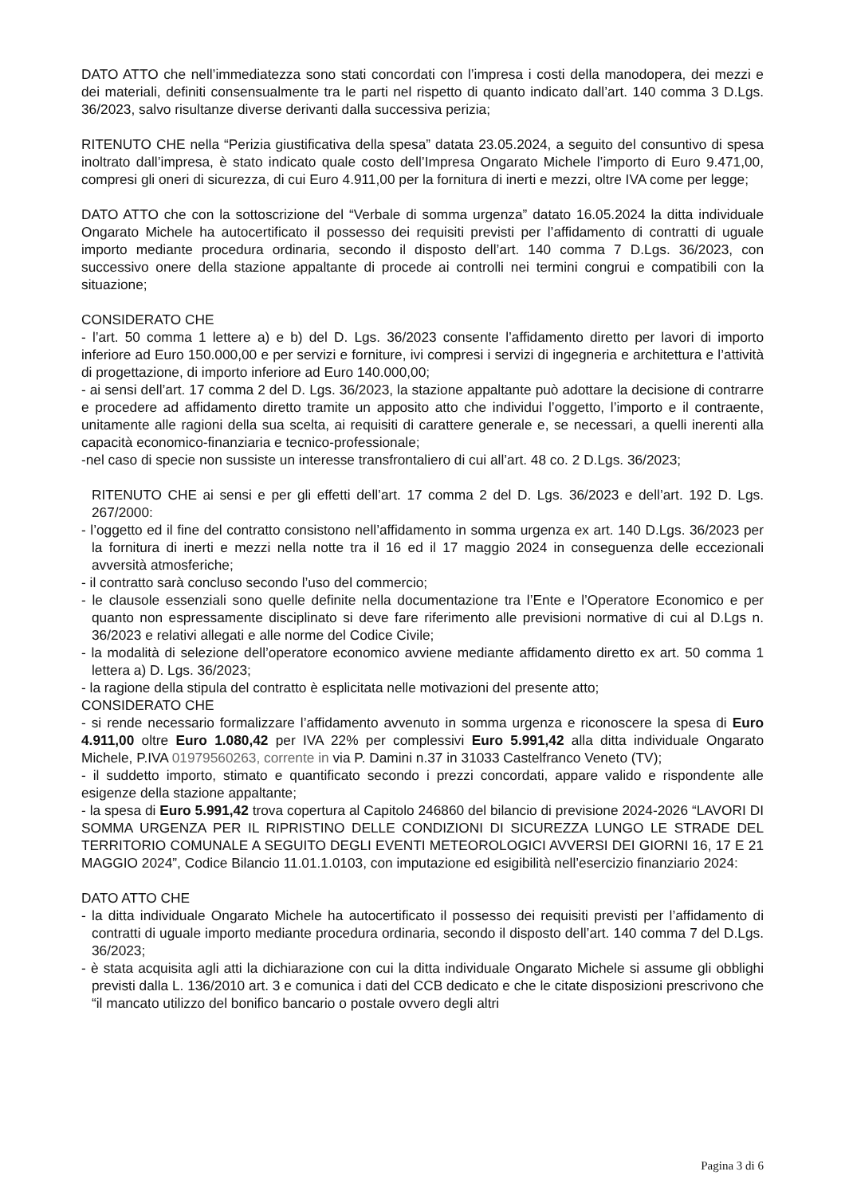DATO ATTO che nell’immediatezza sono stati concordati con l’impresa i costi della manodopera, dei mezzi e dei materiali, definiti consensualmente tra le parti nel rispetto di quanto indicato dall’art. 140 comma 3 D.Lgs. 36/2023, salvo risultanze diverse derivanti dalla successiva perizia;
RITENUTO CHE nella “Perizia giustificativa della spesa” datata 23.05.2024, a seguito del consuntivo di spesa inoltrato dall’impresa, è stato indicato quale costo dell’Impresa Ongarato Michele l’importo di Euro 9.471,00, compresi gli oneri di sicurezza, di cui Euro 4.911,00 per la fornitura di inerti e mezzi, oltre IVA come per legge;
DATO ATTO che con la sottoscrizione del “Verbale di somma urgenza” datato 16.05.2024 la ditta individuale Ongarato Michele ha autocertificato il possesso dei requisiti previsti per l’affidamento di contratti di uguale importo mediante procedura ordinaria, secondo il disposto dell’art. 140 comma 7 D.Lgs. 36/2023, con successivo onere della stazione appaltante di procede ai controlli nei termini congrui e compatibili con la situazione;
CONSIDERATO CHE
- l’art. 50 comma 1 lettere a) e b) del D. Lgs. 36/2023 consente l’affidamento diretto per lavori di importo inferiore ad Euro 150.000,00 e per servizi e forniture, ivi compresi i servizi di ingegneria e architettura e l’attività di progettazione, di importo inferiore ad Euro 140.000,00;
- ai sensi dell’art. 17 comma 2 del D. Lgs. 36/2023, la stazione appaltante può adottare la decisione di contrarre e procedere ad affidamento diretto tramite un apposito atto che individui l’oggetto, l’importo e il contraente, unitamente alle ragioni della sua scelta, ai requisiti di carattere generale e, se necessari, a quelli inerenti alla capacità economico-finanziaria e tecnico-professionale;
-nel caso di specie non sussiste un interesse transfrontaliero di cui all’art. 48 co. 2 D.Lgs. 36/2023;
RITENUTO CHE ai sensi e per gli effetti dell’art. 17 comma 2 del D. Lgs. 36/2023 e dell’art. 192 D. Lgs. 267/2000:
- l’oggetto ed il fine del contratto consistono nell’affidamento in somma urgenza ex art. 140 D.Lgs. 36/2023 per la fornitura di inerti e mezzi nella notte tra il 16 ed il 17 maggio 2024 in conseguenza delle eccezionali avversità atmosferiche;
- il contratto sarà concluso secondo l’uso del commercio;
- le clausole essenziali sono quelle definite nella documentazione tra l’Ente e l’Operatore Economico e per quanto non espressamente disciplinato si deve fare riferimento alle previsioni normative di cui al D.Lgs n. 36/2023 e relativi allegati e alle norme del Codice Civile;
- la modalità di selezione dell’operatore economico avviene mediante affidamento diretto ex art. 50 comma 1 lettera a) D. Lgs. 36/2023;
- la ragione della stipula del contratto è esplicitata nelle motivazioni del presente atto;
CONSIDERATO CHE
- si rende necessario formalizzare l’affidamento avvenuto in somma urgenza e riconoscere la spesa di Euro 4.911,00 oltre Euro 1.080,42 per IVA 22% per complessivi Euro 5.991,42 alla ditta individuale Ongarato Michele, P.IVA 01979560263, corrente in via P. Damini n.37 in 31033 Castelfranco Veneto (TV);
- il suddetto importo, stimato e quantificato secondo i prezzi concordati, appare valido e rispondente alle esigenze della stazione appaltante;
- la spesa di Euro 5.991,42 trova copertura al Capitolo 246860 del bilancio di previsione 2024-2026 “LAVORI DI SOMMA URGENZA PER IL RIPRISTINO DELLE CONDIZIONI DI SICUREZZA LUNGO LE STRADE DEL TERRITORIO COMUNALE A SEGUITO DEGLI EVENTI METEOROLOGICI AVVERSI DEI GIORNI 16, 17 E 21 MAGGIO 2024”, Codice Bilancio 11.01.1.0103, con imputazione ed esigibilità nell’esercizio finanziario 2024:
DATO ATTO CHE
- la ditta individuale Ongarato Michele ha autocertificato il possesso dei requisiti previsti per l’affidamento di contratti di uguale importo mediante procedura ordinaria, secondo il disposto dell’art. 140 comma 7 del D.Lgs. 36/2023;
- è stata acquisita agli atti la dichiarazione con cui la ditta individuale Ongarato Michele si assume gli obblighi previsti dalla L. 136/2010 art. 3 e comunica i dati del CCB dedicato e che le citate disposizioni prescrivono che “il mancato utilizzo del bonifico bancario o postale ovvero degli altri
Pagina 3 di 6